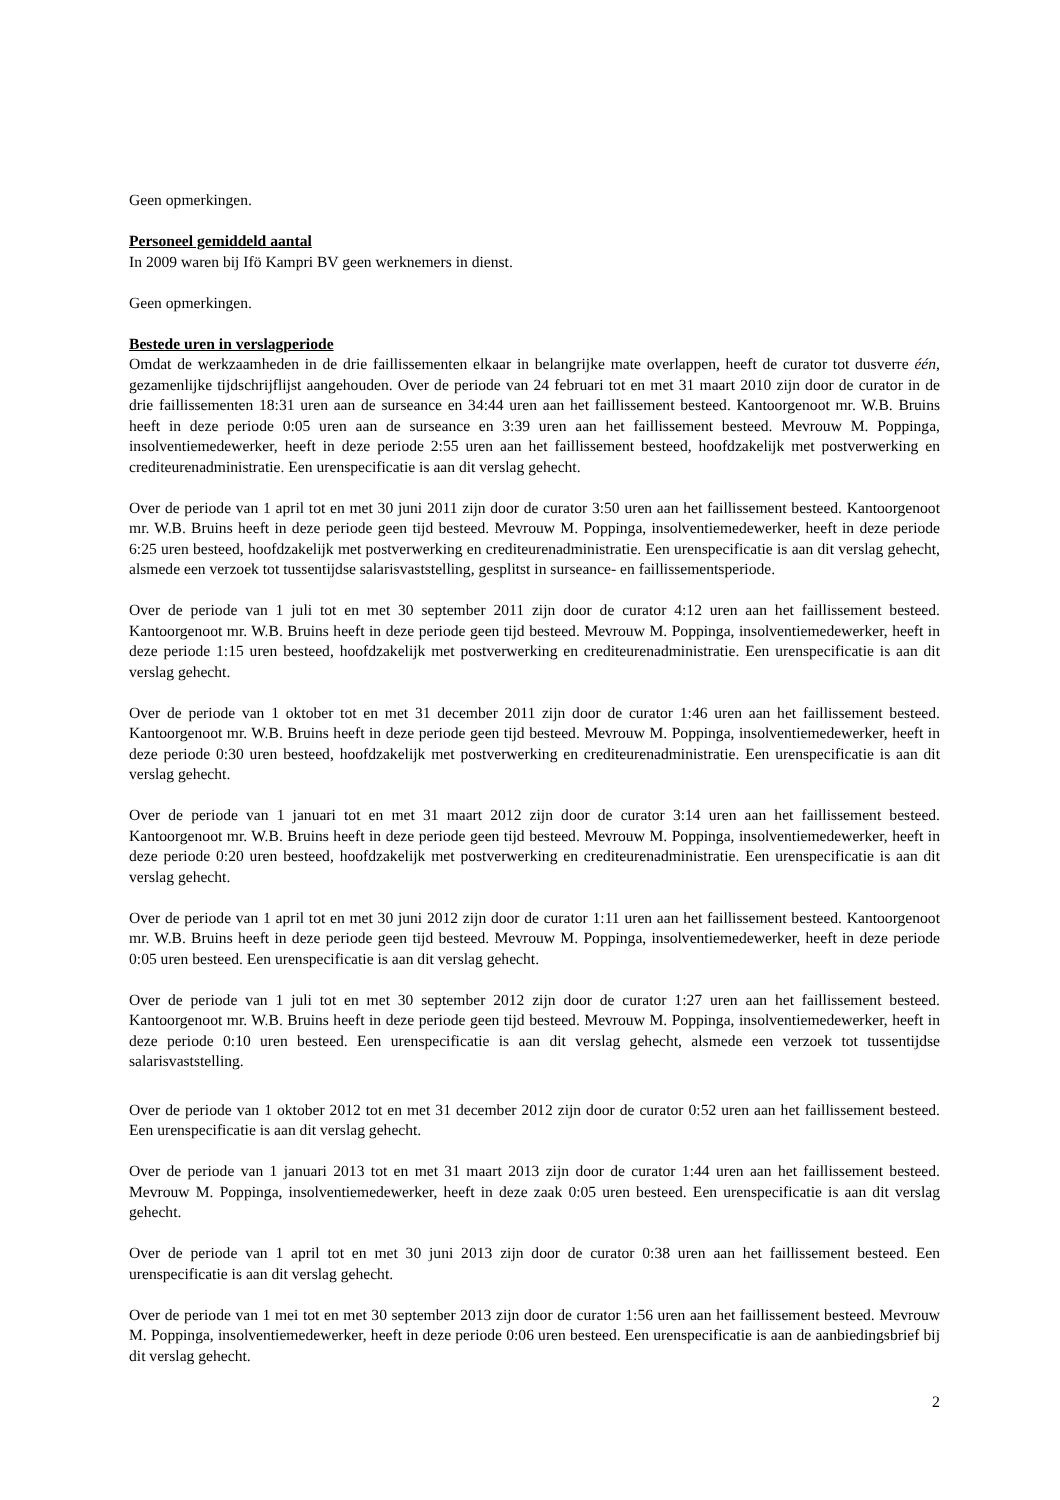Geen opmerkingen.
Personeel gemiddeld aantal
In 2009 waren bij Ifö Kampri BV geen werknemers in dienst.
Geen opmerkingen.
Bestede uren in verslagperiode
Omdat de werkzaamheden in de drie faillissementen elkaar in belangrijke mate overlappen, heeft de curator tot dusverre één, gezamenlijke tijdschrijflijst aangehouden. Over de periode van 24 februari tot en met 31 maart 2010 zijn door de curator in de drie faillissementen 18:31 uren aan de surseance en 34:44 uren aan het faillissement besteed. Kantoorgenoot mr. W.B. Bruins heeft in deze periode 0:05 uren aan de surseance en 3:39 uren aan het faillissement besteed. Mevrouw M. Poppinga, insolventiemedewerker, heeft in deze periode 2:55 uren aan het faillissement besteed, hoofdzakelijk met postverwerking en crediteurenadministratie. Een urenspecificatie is aan dit verslag gehecht.
Over de periode van 1 april tot en met 30 juni 2011 zijn door de curator 3:50 uren aan het faillissement besteed. Kantoorgenoot mr. W.B. Bruins heeft in deze periode geen tijd besteed. Mevrouw M. Poppinga, insolventiemedewerker, heeft in deze periode 6:25 uren besteed, hoofdzakelijk met postverwerking en crediteurenadministratie. Een urenspecificatie is aan dit verslag gehecht, alsmede een verzoek tot tussentijdse salarisvaststelling, gesplitst in surseance- en faillissementsperiode.
Over de periode van 1 juli tot en met 30 september 2011 zijn door de curator 4:12 uren aan het faillissement besteed. Kantoorgenoot mr. W.B. Bruins heeft in deze periode geen tijd besteed. Mevrouw M. Poppinga, insolventiemedewerker, heeft in deze periode 1:15 uren besteed, hoofdzakelijk met postverwerking en crediteurenadministratie. Een urenspecificatie is aan dit verslag gehecht.
Over de periode van 1 oktober tot en met 31 december 2011 zijn door de curator 1:46 uren aan het faillissement besteed. Kantoorgenoot mr. W.B. Bruins heeft in deze periode geen tijd besteed. Mevrouw M. Poppinga, insolventiemedewerker, heeft in deze periode 0:30 uren besteed, hoofdzakelijk met postverwerking en crediteurenadministratie. Een urenspecificatie is aan dit verslag gehecht.
Over de periode van 1 januari tot en met 31 maart 2012 zijn door de curator 3:14 uren aan het faillissement besteed. Kantoorgenoot mr. W.B. Bruins heeft in deze periode geen tijd besteed. Mevrouw M. Poppinga, insolventiemedewerker, heeft in deze periode 0:20 uren besteed, hoofdzakelijk met postverwerking en crediteurenadministratie. Een urenspecificatie is aan dit verslag gehecht.
Over de periode van 1 april tot en met 30 juni 2012 zijn door de curator 1:11 uren aan het faillissement besteed. Kantoorgenoot mr. W.B. Bruins heeft in deze periode geen tijd besteed. Mevrouw M. Poppinga, insolventiemedewerker, heeft in deze periode 0:05 uren besteed. Een urenspecificatie is aan dit verslag gehecht.
Over de periode van 1 juli tot en met 30 september 2012 zijn door de curator 1:27 uren aan het faillissement besteed. Kantoorgenoot mr. W.B. Bruins heeft in deze periode geen tijd besteed. Mevrouw M. Poppinga, insolventiemedewerker, heeft in deze periode 0:10 uren besteed. Een urenspecificatie is aan dit verslag gehecht, alsmede een verzoek tot tussentijdse salarisvaststelling.
Over de periode van 1 oktober 2012 tot en met 31 december 2012 zijn door de curator 0:52 uren aan het faillissement besteed. Een urenspecificatie is aan dit verslag gehecht.
Over de periode van 1 januari 2013 tot en met 31 maart 2013 zijn door de curator 1:44 uren aan het faillissement besteed. Mevrouw M. Poppinga, insolventiemedewerker, heeft in deze zaak 0:05 uren besteed. Een urenspecificatie is aan dit verslag gehecht.
Over de periode van 1 april tot en met 30 juni 2013 zijn door de curator 0:38 uren aan het faillissement besteed. Een urenspecificatie is aan dit verslag gehecht.
Over de periode van 1 mei tot en met 30 september 2013 zijn door de curator 1:56 uren aan het faillissement besteed. Mevrouw M. Poppinga, insolventiemedewerker, heeft in deze periode 0:06 uren besteed. Een urenspecificatie is aan de aanbiedingsbrief bij dit verslag gehecht.
2